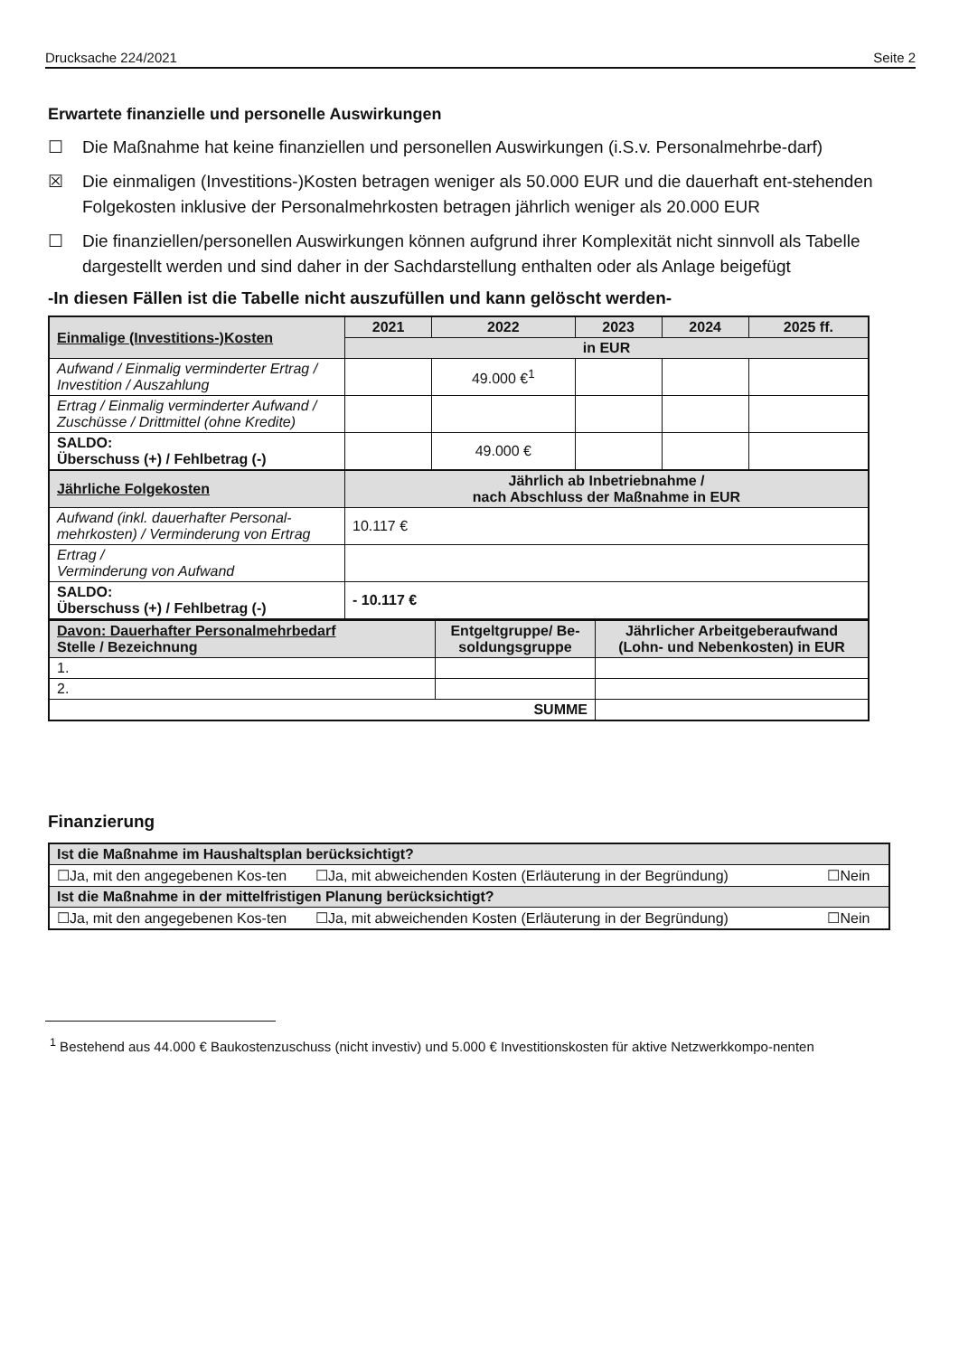Drucksache 224/2021 Seite 2
Erwartete finanzielle und personelle Auswirkungen
☐ Die Maßnahme hat keine finanziellen und personellen Auswirkungen (i.S.v. Personalmehrbe-darf)
☒ Die einmaligen (Investitions-)Kosten betragen weniger als 50.000 EUR und die dauerhaft ent-stehenden Folgekosten inklusive der Personalmehrkosten betragen jährlich weniger als 20.000 EUR
☐ Die finanziellen/personellen Auswirkungen können aufgrund ihrer Komplexität nicht sinnvoll als Tabelle dargestellt werden und sind daher in der Sachdarstellung enthalten oder als Anlage beigefügt
-In diesen Fällen ist die Tabelle nicht auszufüllen und kann gelöscht werden-
| Einmalige (Investitions-)Kosten | 2021 | 2022 | 2023 | 2024 | 2025 ff. |
| | in EUR | | | | |
| Aufwand / Einmalig verminderter Ertrag / Investition / Auszahlung | | 49.000 €<sup>1</sup> | | | |
| Ertrag / Einmalig verminderter Aufwand / Zuschüsse / Drittmittel (ohne Kredite) | | | | | |
| SALDO: Überschuss (+) / Fehlbetrag (-) | | 49.000 € | | | |
| Jährliche Folgekosten | Jährlich ab Inbetriebnahme / nach Abschluss der Maßnahme in EUR | | | | |
| Aufwand (inkl. dauerhafter Personal-mehrkosten) / Verminderung von Ertrag | 10.117 € | | | | |
| Ertrag / Verminderung von Aufwand | | | | | |
| SALDO: Überschuss (+) / Fehlbetrag (-) | - 10.117 € | | | | |
| Davon: Dauerhafter Personalmehrbedarf Stelle / Bezeichnung | Entgeltgruppe/ Be-soldungsgruppe | Jährlicher Arbeitgeberaufwand (Lohn- und Nebenkosten) in EUR |
| 1. | | |
| 2. | | |
| SUMME | | |
Finanzierung
| Ist die Maßnahme im Haushaltsplan berücksichtigt? | | |
| ☐Ja, mit den angegebenen Kos-ten | ☐Ja, mit abweichenden Kosten (Erläuterung in der Begründung) | ☐Nein |
| Ist die Maßnahme in der mittelfristigen Planung berücksichtigt? | | |
| ☐Ja, mit den angegebenen Kos-ten | ☐Ja, mit abweichenden Kosten (Erläuterung in der Begründung) | ☐Nein |
<sup>1</sup> Bestehend aus 44.000 € Baukostenzuschuss (nicht investiv) und 5.000 € Investitionskosten für aktive Netzwerkkompo-nenten